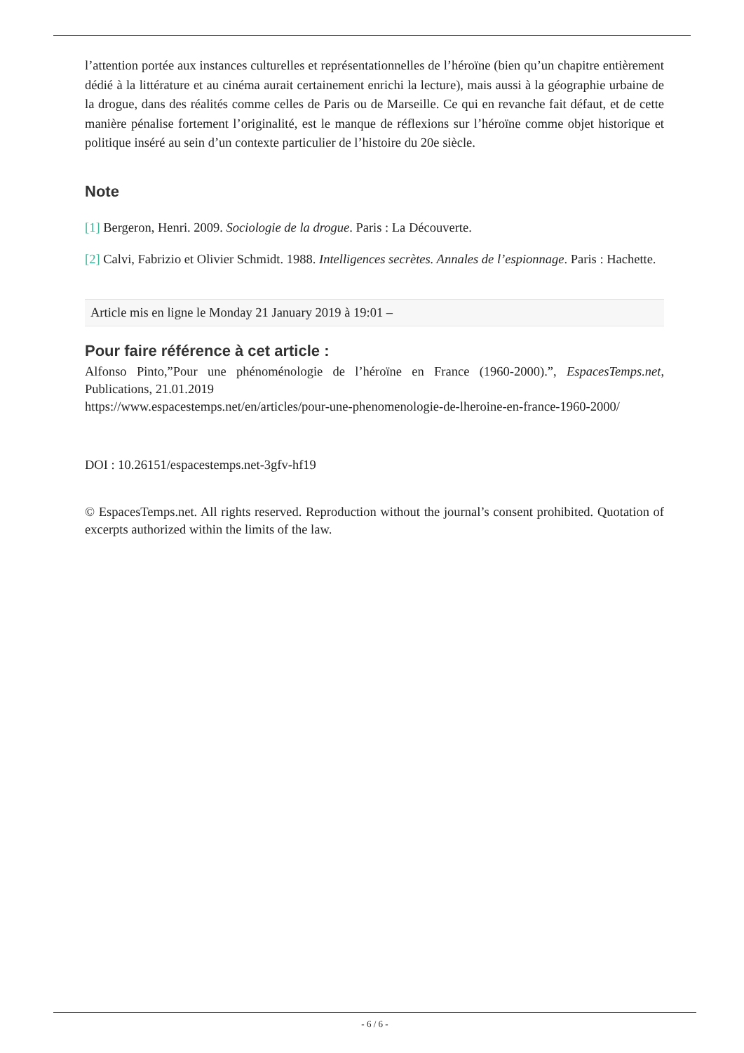l’attention portée aux instances culturelles et représentationnelles de l’héroïne (bien qu’un chapitre entièrement dédié à la littérature et au cinéma aurait certainement enrichi la lecture), mais aussi à la géographie urbaine de la drogue, dans des réalités comme celles de Paris ou de Marseille. Ce qui en revanche fait défaut, et de cette manière pénalise fortement l’originalité, est le manque de réflexions sur l’héroïne comme objet historique et politique inséré au sein d’un contexte particulier de l’histoire du 20e siècle.
Note
[1] Bergeron, Henri. 2009. Sociologie de la drogue. Paris : La Découverte.
[2] Calvi, Fabrizio et Olivier Schmidt. 1988. Intelligences secrètes. Annales de l’espionnage. Paris : Hachette.
Article mis en ligne le Monday 21 January 2019 à 19:01 –
Pour faire référence à cet article :
Alfonso Pinto,”Pour une phénoménologie de l’héroïne en France (1960-2000).”, EspacesTemps.net, Publications, 21.01.2019
https://www.espacestemps.net/en/articles/pour-une-phenomenologie-de-lheroine-en-france-1960-2000/
DOI : 10.26151/espacestemps.net-3gfv-hf19
© EspacesTemps.net. All rights reserved. Reproduction without the journal’s consent prohibited. Quotation of excerpts authorized within the limits of the law.
- 6 / 6 -